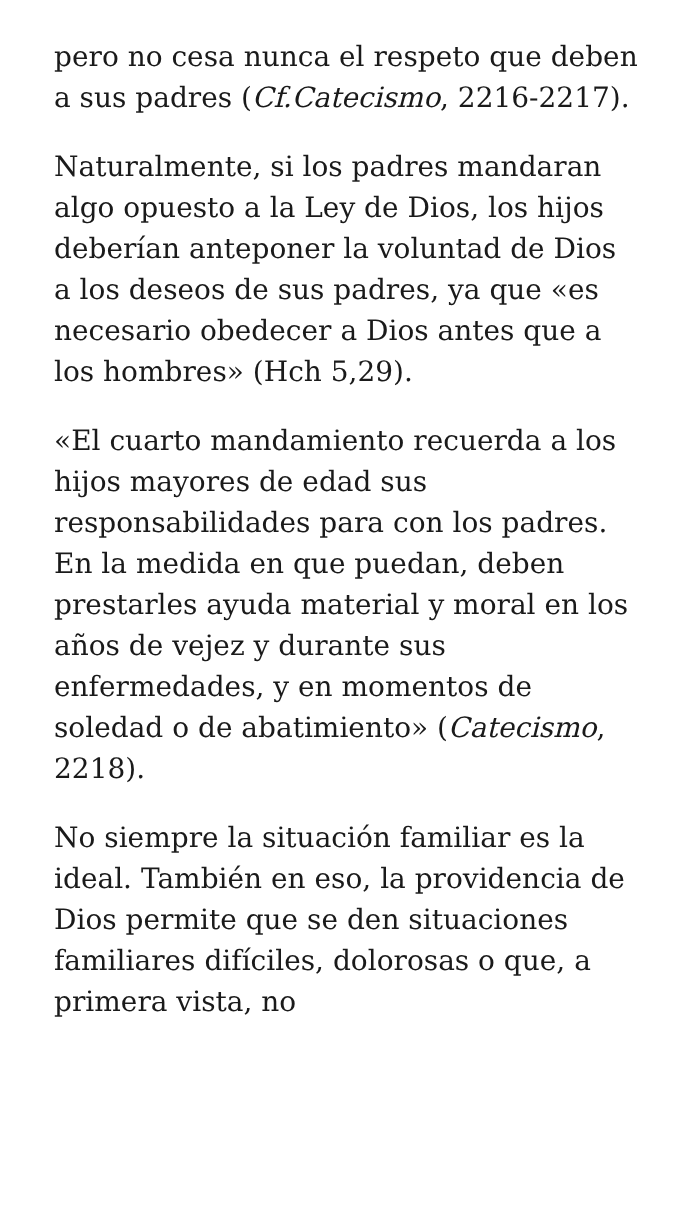pero no cesa nunca el respeto que deben a sus padres (Cf.Catecismo, 2216-2217).
Naturalmente, si los padres mandaran algo opuesto a la Ley de Dios, los hijos deberían anteponer la voluntad de Dios a los deseos de sus padres, ya que «es necesario obedecer a Dios antes que a los hombres» (Hch 5,29).
«El cuarto mandamiento recuerda a los hijos mayores de edad sus responsabilidades para con los padres. En la medida en que puedan, deben prestarles ayuda material y moral en los años de vejez y durante sus enfermedades, y en momentos de soledad o de abatimiento» (Catecismo, 2218).
No siempre la situación familiar es la ideal. También en eso, la providencia de Dios permite que se den situaciones familiares difíciles, dolorosas o que, a primera vista, no